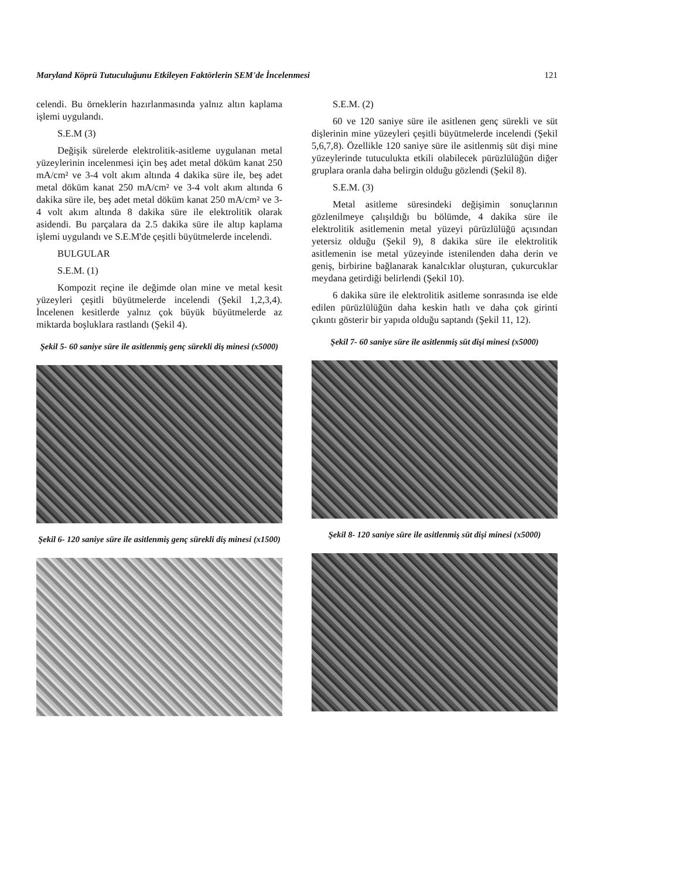Maryland Köprü Tutuculuğunu Etkileyen Faktörlerin SEM'de İncelenmesi 121
celendi. Bu örneklerin hazırlanmasında yalnız altın kaplama işlemi uygulandı.
S.E.M (3)
Değişik sürelerde elektrolitik-asitleme uygulanan metal yüzeylerinin incelenmesi için beş adet metal döküm kanat 250 mA/cm² ve 3-4 volt akım altında 4 dakika süre ile, beş adet metal döküm kanat 250 mA/cm² ve 3-4 volt akım altında 6 dakika süre ile, beş adet metal döküm kanat 250 mA/cm² ve 3-4 volt akım altında 8 dakika süre ile elektrolitik olarak asidendi. Bu parçalara da 2.5 dakika süre ile altıp kaplama işlemi uygulandı ve S.E.M'de çeşitli büyütmelerde incelendi.
BULGULAR
S.E.M. (1)
Kompozit reçine ile değimde olan mine ve metal kesit yüzeyleri çeşitli büyütmelerde incelendi (Şekil 1,2,3,4). İncelenen kesitlerde yalnız çok büyük büyütmelerde az miktarda boşluklara rastlandı (Şekil 4).
Şekil 5- 60 saniye süre ile asitlenmiş genç sürekli diş minesi (x5000)
Şekil 6- 120 saniye süre ile asitlenmiş genç sürekli diş minesi (x1500)
S.E.M. (2)
60 ve 120 saniye süre ile asitlenen genç sürekli ve süt dişlerinin mine yüzeyleri çeşitli büyütmelerde incelendi (Şekil 5,6,7,8). Özellikle 120 saniye süre ile asitlenmiş süt dişi mine yüzeylerinde tutuculukta etkili olabilecek pürüzlülüğün diğer gruplara oranla daha belirgin olduğu gözlendi (Şekil 8).
S.E.M. (3)
Metal asitleme süresindeki değişimin sonuçlarının gözlenilmeye çalışıldığı bu bölümde, 4 dakika süre ile elektrolitik asitlemenin metal yüzeyi pürüzlülüğü açısından yetersiz olduğu (Şekil 9), 8 dakika süre ile elektrolitik asitlemenin ise metal yüzeyinde istenilenden daha derin ve geniş, birbirine bağlanarak kanalcıklar oluşturan, çukurcuklar meydana getirdiği belirlendi (Şekil 10).
6 dakika süre ile elektrolitik asitleme sonrasında ise elde edilen pürüzlülüğün daha keskin hatlı ve daha çok girinti çıkıntı gösterir bir yapıda olduğu saptandı (Şekil 11, 12).
Şekil 7- 60 saniye süre ile asitlenmiş süt dişi minesi (x5000)
Şekil 8- 120 saniye süre ile asitlenmiş süt dişi minesi (x5000)